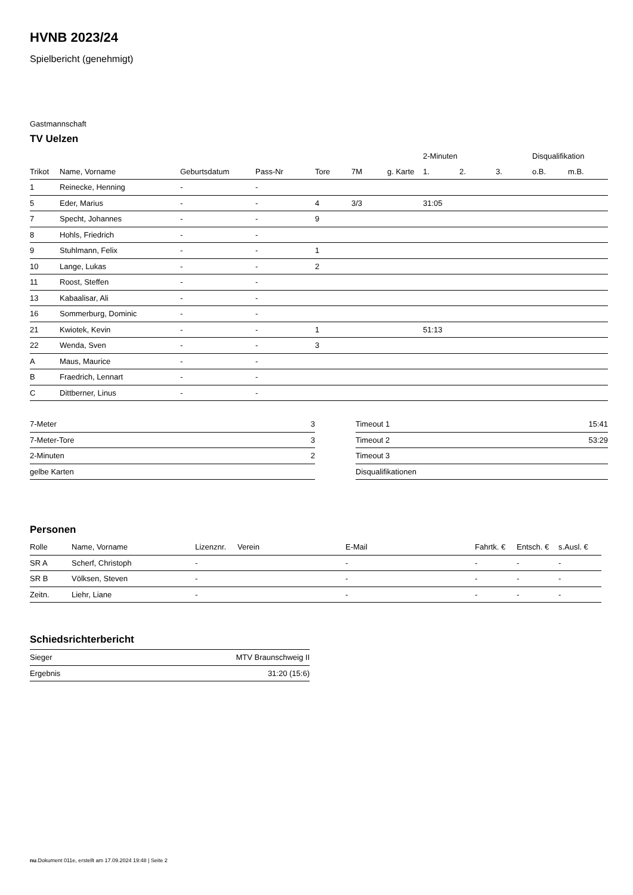HVNB 2023/24
Spielbericht (genehmigt)
Gastmannschaft
TV Uelzen
| | | | | | | | 2-Minuten | | | Disqualifikation | |
| Trikot | Name, Vorname | Geburtsdatum | Pass-Nr | Tore | 7M | g. Karte | 1. | 2. | 3. | o.B. | m.B. |
| 1 | Reinecke, Henning | - | - | | | | | | | | |
| 5 | Eder, Marius | - | - | 4 | 3/3 | | 31:05 | | | | |
| 7 | Specht, Johannes | - | - | 9 | | | | | | | |
| 8 | Hohls, Friedrich | - | - | | | | | | | | |
| 9 | Stuhlmann, Felix | - | - | 1 | | | | | | | |
| 10 | Lange, Lukas | - | - | 2 | | | | | | | |
| 11 | Roost, Steffen | - | - | | | | | | | | |
| 13 | Kabaalisar, Ali | - | - | | | | | | | | |
| 16 | Sommerburg, Dominic | - | - | | | | | | | | |
| 21 | Kwiotek, Kevin | - | - | 1 | | | 51:13 | | | | |
| 22 | Wenda, Sven | - | - | 3 | | | | | | | |
| A | Maus, Maurice | - | - | | | | | | | | |
| B | Fraedrich, Lennart | - | - | | | | | | | | |
| C | Dittberner, Linus | - | - | | | | | | | | |
| 7-Meter | 3 |
| 7-Meter-Tore | 3 |
| 2-Minuten | 2 |
| gelbe Karten | |
| Timeout 1 | 15:41 |
| Timeout 2 | 53:29 |
| Timeout 3 | |
| Disqualifikationen | |
Personen
| Rolle | Name, Vorname | Lizenznr. | Verein | E-Mail | Fahrtk. € | Entsch. € | s.Ausl. € |
| --- | --- | --- | --- | --- | --- | --- | --- |
| SR A | Scherf, Christoph | - | | - | - | - | - |
| SR B | Völksen, Steven | - | | - | - | - | - |
| Zeitn. | Liehr, Liane | - | | - | - | - | - |
Schiedsrichterbericht
| Sieger | MTV Braunschweig II |
| Ergebnis | 31:20 (15:6) |
nu.Dokument 011e, erstellt am 17.09.2024 19:48 | Seite 2